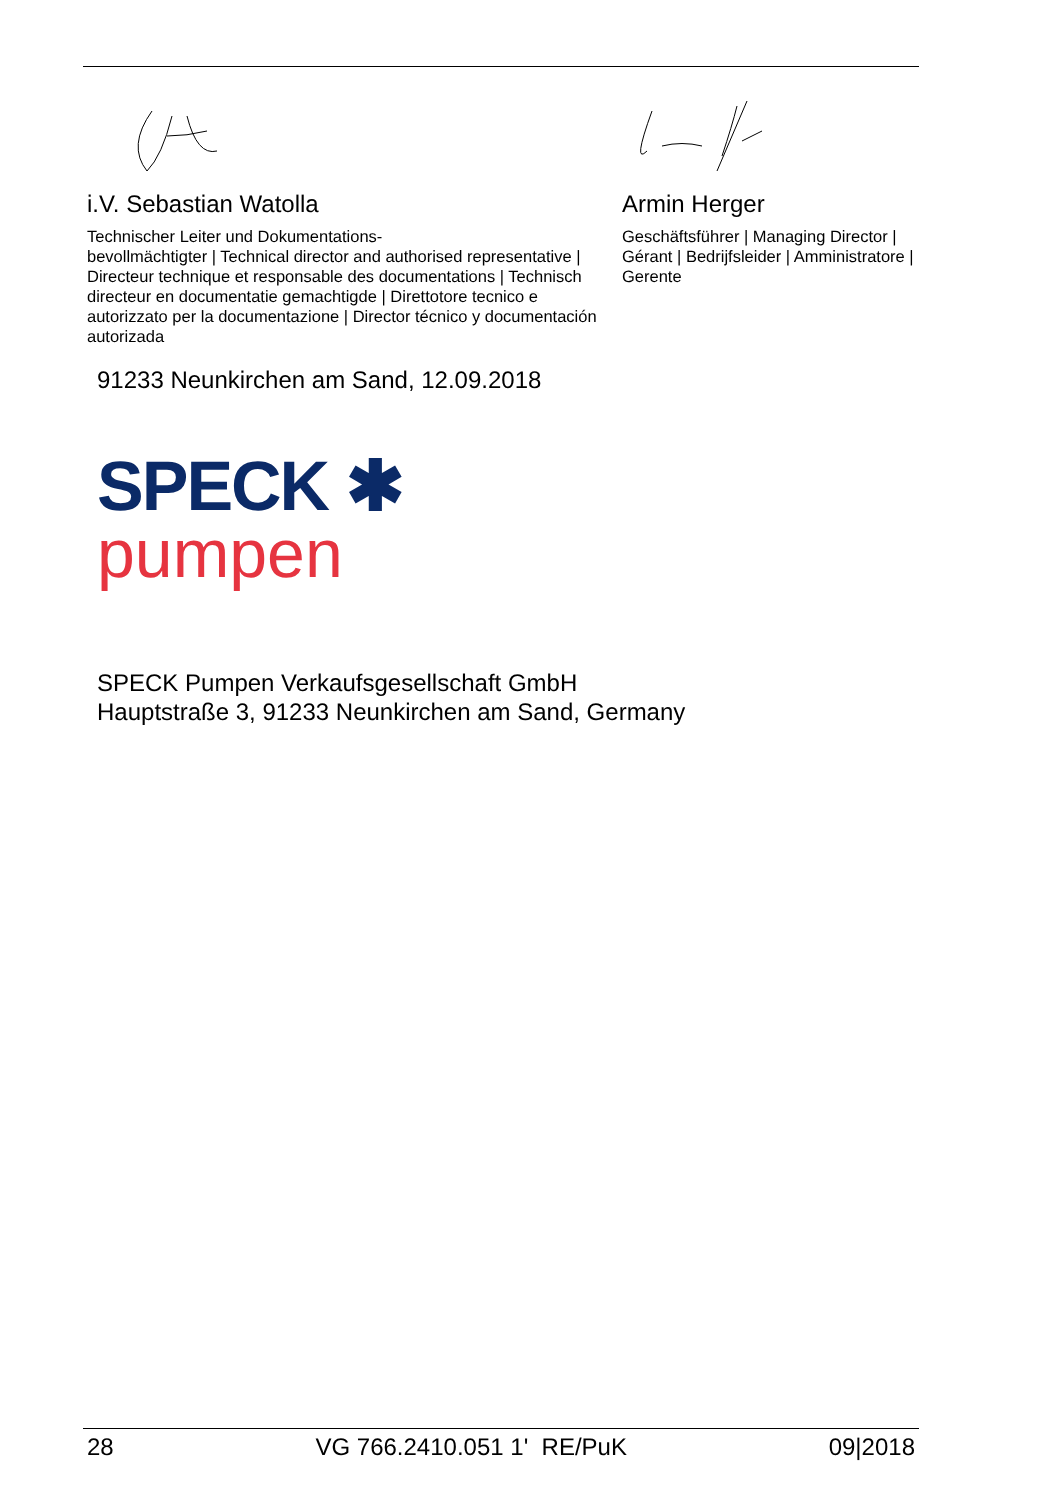i.V. Sebastian Watolla
Technischer Leiter und Dokumentations-
bevollmächtigter | Technical director and authorised representative | Directeur technique et responsable des documentations | Technisch directeur en documentatie gemachtigde | Direttotore tecnico e autorizzato per la documentazione | Director técnico y documentación autorizada
Armin Herger
Geschäftsführer | Managing Director | Gérant | Bedrijfsleider | Amministratore | Gerente
91233 Neunkirchen am Sand, 12.09.2018
SPECK ✱
pumpen
SPECK Pumpen Verkaufsgesellschaft GmbH
Hauptstraße 3, 91233 Neunkirchen am Sand, Germany
28 VG 766.2410.051 1' RE/PuK 09|2018